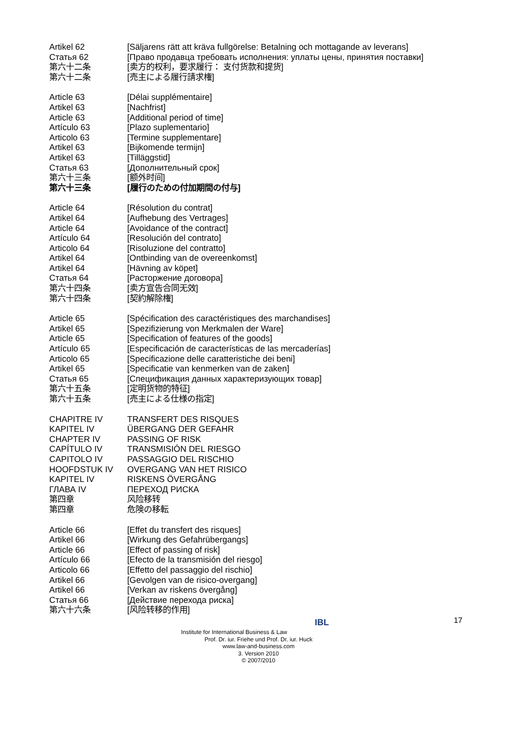Artikel 62 [Säljarens rätt att kräva fullgörelse: Betalning och mottagande av leverans]
Статья 62 [Право продавца требовать исполнения: уплаты цены, принятия поставки]
第六十二条 [卖方的权利，要求履行： 支付货款和提货]
第六十二条 [売主による履行請求権]
Article 63 [Délai supplémentaire]
Artikel 63 [Nachfrist]
Article 63 [Additional period of time]
Artículo 63 [Plazo suplementario]
Articolo 63 [Termine supplementare]
Artikel 63 [Bijkomende termijn]
Artikel 63 [Tilläggstid]
Статья 63 [Дополнительный срок]
第六十三条 [额外时间]
第六十三条 [履行のための付加期間の付与]
Article 64 [Résolution du contrat]
Artikel 64 [Aufhebung des Vertrages]
Article 64 [Avoidance of the contract]
Artículo 64 [Resolución del contrato]
Articolo 64 [Risoluzione del contratto]
Artikel 64 [Ontbinding van de overeenkomst]
Artikel 64 [Hävning av köpet]
Статья 64 [Расторжение договора]
第六十四条 [卖方宣告合同无效]
第六十四条 [契約解除権]
Article 65 [Spécification des caractéristiques des marchandises]
Artikel 65 [Spezifizierung von Merkmalen der Ware]
Article 65 [Specification of features of the goods]
Artículo 65 [Especificación de características de las mercaderías]
Articolo 65 [Specificazione delle caratteristiche dei beni]
Artikel 65 [Specificatie van kenmerken van de zaken]
Статья 65 [Спецификация данных характеризующих товар]
第六十五条 [定明货物的特征]
第六十五条 [売主による仕様の指定]
CHAPITRE IV TRANSFERT DES RISQUES
KAPITEL IV ÜBERGANG DER GEFAHR
CHAPTER IV PASSING OF RISK
CAPÍTULO IV TRANSMISIÓN DEL RIESGO
CAPITOLO IV PASSAGGIO DEL RISCHIO
HOOFDSTUK IV OVERGANG VAN HET RISICO
KAPITEL IV RISKENS ÖVERGÅNG
ГЛАВА IV ПЕРЕХОД РИСКА
第四章 风险移转
第四章 危険の移転
Article 66 [Effet du transfert des risques]
Artikel 66 [Wirkung des Gefahrübergangs]
Article 66 [Effect of passing of risk]
Artículo 66 [Efecto de la transmisión del riesgo]
Articolo 66 [Effetto del passaggio del rischio]
Artikel 66 [Gevolgen van de risico-overgang]
Artikel 66 [Verkan av riskens övergång]
Статья 66 [Действие перехода риска]
第六十六条 [风险转移的作用]
17
IBL
Institute for International Business & Law
Prof. Dr. iur. Friehe und Prof. Dr. iur. Huck
www.law-and-business.com
3. Version 2010
© 2007/2010